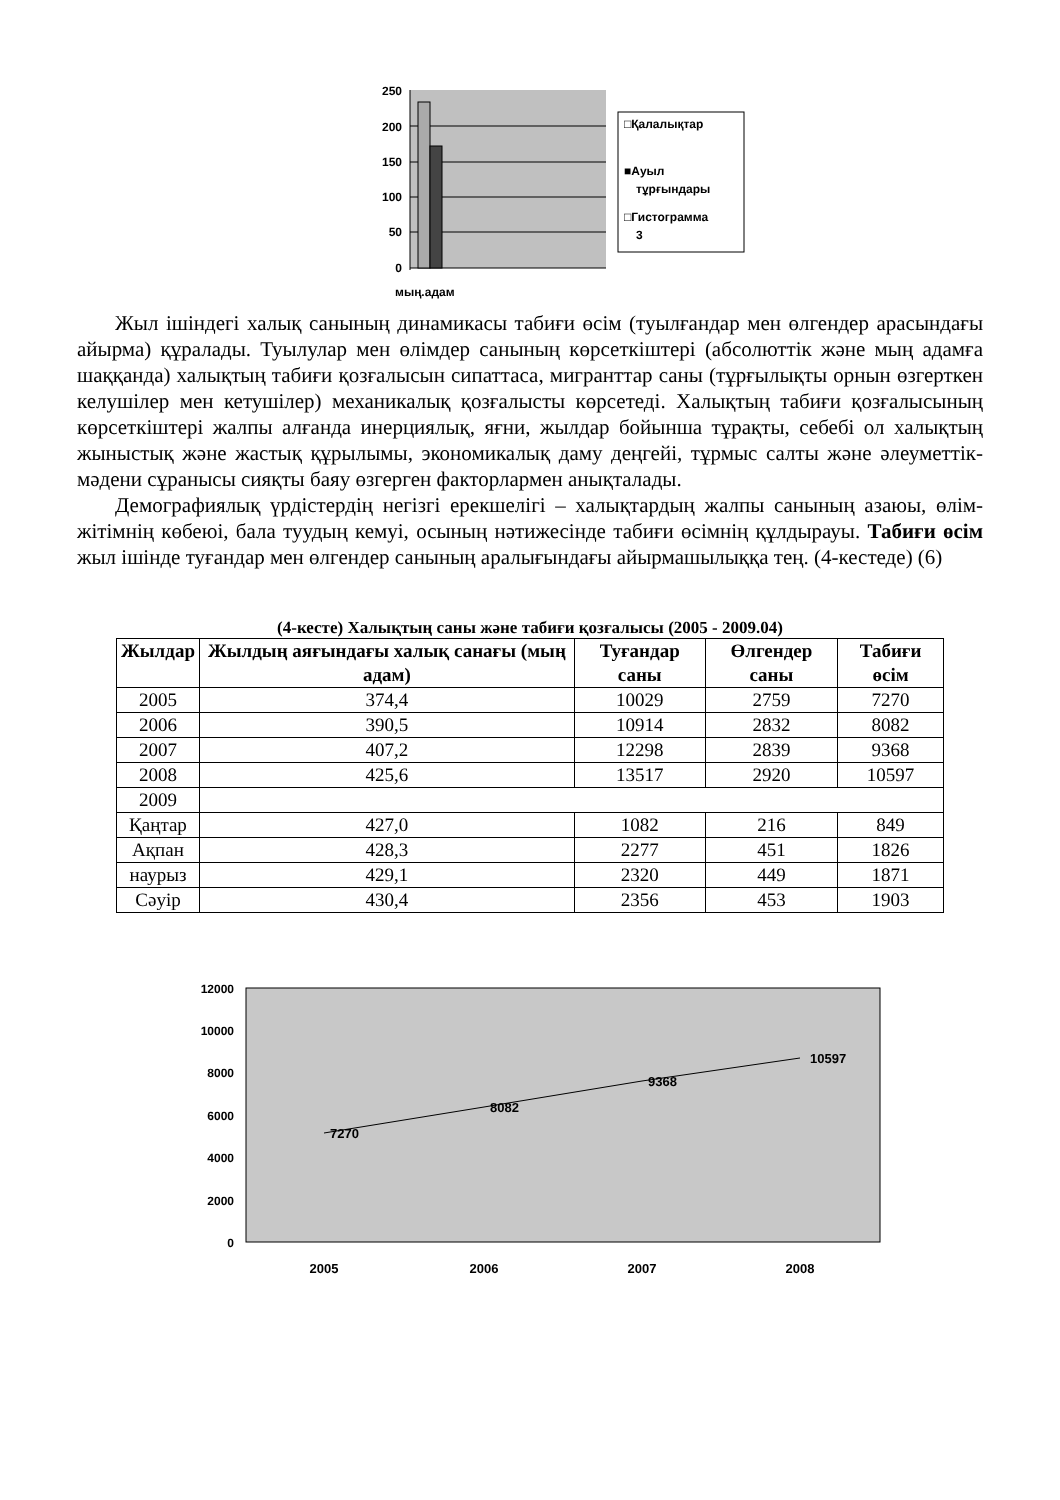250
200
150
100
50
0
мың.адам
□Қалалықтар
■Ауыл
тұрғындары
□Гистограмма
3
Жыл ішіндегі халық санының динамикасы табиғи өсім (туылғандар мен өлгендер арасындағы айырма) құралады. Туылулар мен өлімдер санының көрсеткіштері (абсолюттік және мың адамға шаққанда) халықтың табиғи қозғалысын сипаттаса, мигранттар саны (тұрғылықты орнын өзгерткен келушілер мен кетушілер) механикалық қозғалысты көрсетеді. Халықтың табиғи қозғалысының көрсеткіштері жалпы алғанда инерциялық, яғни, жылдар бойынша тұрақты, себебі ол халықтың жыныстық және жастық құрылымы, экономикалық даму деңгейі, тұрмыс салты және әлеуметтік-мәдени сұранысы сияқты баяу өзгерген факторлармен анықталады.
Демографиялық үрдістердің негізгі ерекшелігі – халықтардың жалпы санының азаюы, өлім-жітімнің көбеюі, бала туудың кемуі, осының нәтижесінде табиғи өсімнің құлдырауы. Табиғи өсім жыл ішінде туғандар мен өлгендер санының аралығындағы айырмашылыққа тең. (4-кестеде) (6)
(4-кесте) Халықтың саны және табиғи қозғалысы (2005 - 2009.04)
| Жылдар | Жылдың аяғындағы халық санағы (мың адам) | Туғандар саны | Өлгендер саны | Табиғи өсім |
| --- | --- | --- | --- | --- |
| 2005 | 374,4 | 10029 | 2759 | 7270 |
| 2006 | 390,5 | 10914 | 2832 | 8082 |
| 2007 | 407,2 | 12298 | 2839 | 9368 |
| 2008 | 425,6 | 13517 | 2920 | 10597 |
| 2009 | | | | |
| Қаңтар | 427,0 | 1082 | 216 | 849 |
| Ақпан | 428,3 | 2277 | 451 | 1826 |
| наурыз | 429,1 | 2320 | 449 | 1871 |
| Сәуір | 430,4 | 2356 | 453 | 1903 |
7270
8082
9368
10597
12000
10000
8000
6000
4000
2000
0
2005
2006
2007
2008